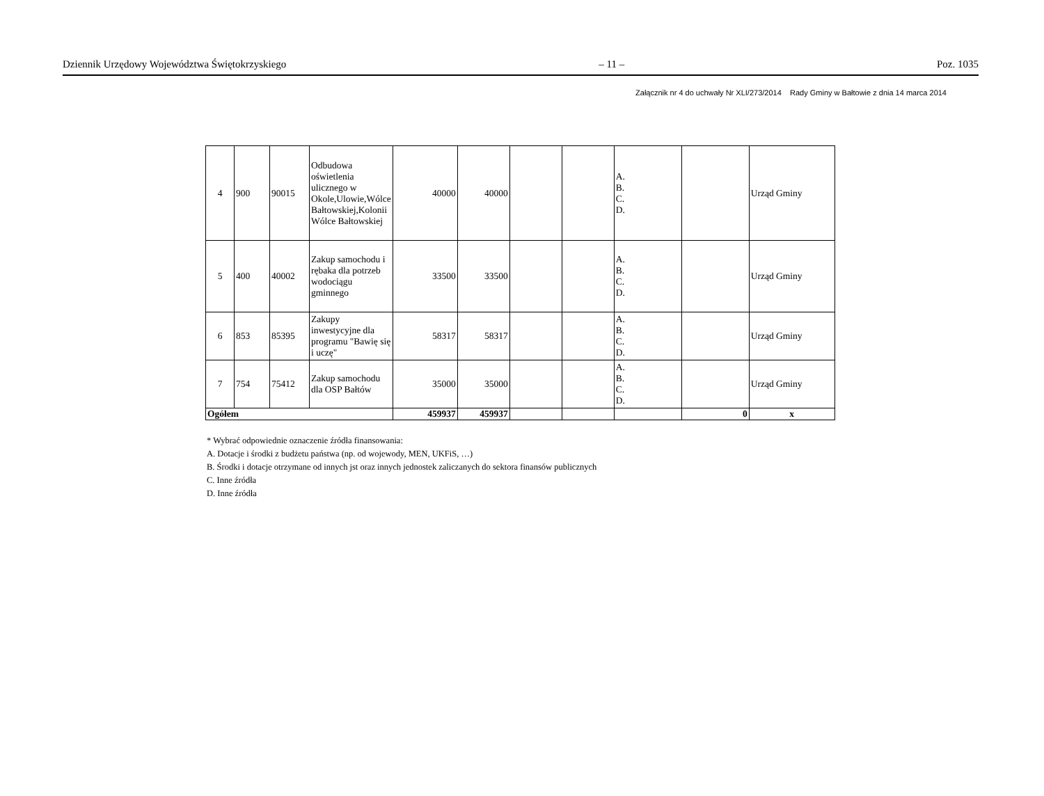Dziennik Urzędowy Województwa Świętokrzyskiego – 11 – Poz. 1035
Załącznik nr 4 do uchwały Nr XLI/273/2014 Rady Gminy w Bałtowie z dnia 14 marca 2014
| 4 | 900 | 90015 | Odbudowa oświetlenia ulicznego w Okole,Ulowie,Wólce Bałtowskiej,Kolonii Wólce Bałtowskiej | 40000 | 40000 | | | A. B. C. D. | | Urząd Gminy |
| 5 | 400 | 40002 | Zakup samochodu i rębaka dla potrzeb wodociągu gminnego | 33500 | 33500 | | | A. B. C. D. | | Urząd Gminy |
| 6 | 853 | 85395 | Zakupy inwestycyjne dla programu "Bawię się i uczę" | 58317 | 58317 | | | A. B. C. D. | | Urząd Gminy |
| 7 | 754 | 75412 | Zakup samochodu dla OSP Bałtów | 35000 | 35000 | | | A. B. C. D. | | Urząd Gminy |
| Ogółem | | | | 459937 | 459937 | | | | 0 | x |
* Wybrać odpowiednie oznaczenie źródła finansowania:
A. Dotacje i środki z budżetu państwa (np. od wojewody, MEN, UKFiS, …)
B. Środki i dotacje otrzymane od innych jst oraz innych jednostek zaliczanych do sektora finansów publicznych
C. Inne źródła
D. Inne źródła